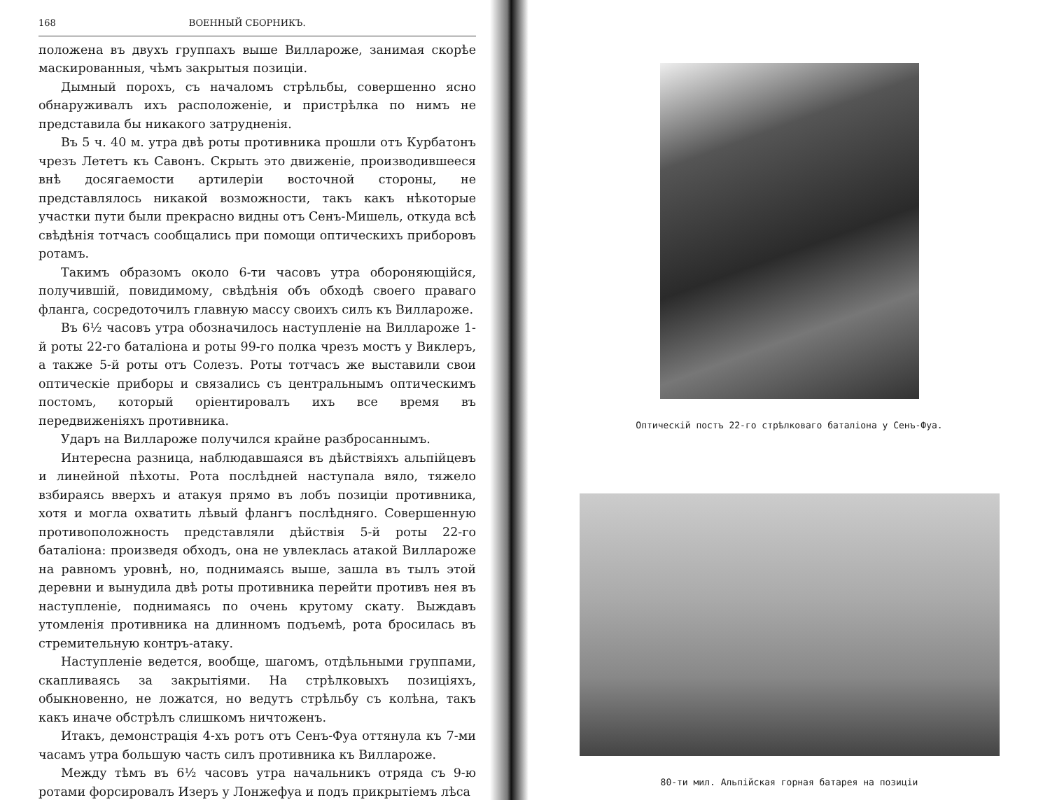168 ВОЕННЫЙ СБОРНИКЪ.
положена въ двухъ группахъ выше Вилларожe, занимая скорѣе маскированныя, чѣмъ закрытыя позиціи.
Дымный порохъ, съ началомъ стрѣльбы, совершенно ясно обнаруживалъ ихъ расположеніе, и пристрѣлка по нимъ не представила бы никакого затрудненія.
Въ 5 ч. 40 м. утра двѣ роты противника прошли отъ Курбатонъ чрезъ Лететъ къ Савонъ. Скрыть это движеніе, производившееся внѣ досягаемости артилеріи восточной стороны, не представлялось никакой возможности, такъ какъ нѣкоторые участки пути были прекрасно видны отъ Сенъ-Мишель, откуда всѣ свѣдѣнія тотчасъ сообщались при помощи оптическихъ приборовъ ротамъ.
Такимъ образомъ около 6-ти часовъ утра обороняющійся, получившій, повидимому, свѣдѣнія объ обходѣ своего праваго фланга, сосредоточилъ главную массу своихъ силъ къ Вилларожe.
Въ 6½ часовъ утра обозначилось наступленіе на Вилларожe 1-й роты 22-го баталіона и роты 99-го полка чрезъ мостъ у Виклеръ, а также 5-й роты отъ Солезъ. Роты тотчасъ же выставили свои оптическіе приборы и связались съ центральнымъ оптическимъ постомъ, который оріентировалъ ихъ все время въ передвиженіяхъ противника.
Ударъ на Вилларожe получился крайне разбросаннымъ.
Интересна разница, наблюдавшаяся въ дѣйствіяхъ альпійцевъ и линейной пѣхоты. Рота послѣдней наступала вяло, тяжело взбираясь вверхъ и атакуя прямо въ лобъ позиціи противника, хотя и могла охватить лѣвый флангъ послѣдняго. Совершенную противоположность представляли дѣйствія 5-й роты 22-го баталіона: произведя обходъ, она не увлеклась атакой Вилларожe на равномъ уровнѣ, но, поднимаясь выше, зашла въ тылъ этой деревни и вынудила двѣ роты противника перейти противъ нея въ наступленіе, поднимаясь по очень крутому скату. Выждавъ утомленія противника на длинномъ подъемѣ, рота бросилась въ стремительную контръ-атаку.
Наступленіе ведется, вообще, шагомъ, отдѣльными группами, скапливаясь за закрытіями. На стрѣлковыхъ позиціяхъ, обыкновенно, не ложатся, но ведутъ стрѣльбу съ колѣна, такъ какъ иначе обстрѣлъ слишкомъ ничтоженъ.
Итакъ, демонстрація 4-хъ ротъ отъ Сенъ-Фуа оттянула къ 7-ми часамъ утра большую часть силъ противника къ Вилларожe.
Между тѣмъ въ 6½ часовъ утра начальникъ отряда съ 9-ю ротами форсировалъ Изеръ у Лонжефуа и подъ прикрытіемъ лѣса
Оптическій постъ 22-го стрѣлковаго баталіона у Сенъ-Фуа.
80-ти мил. Альпійская горная батарея на позиціи